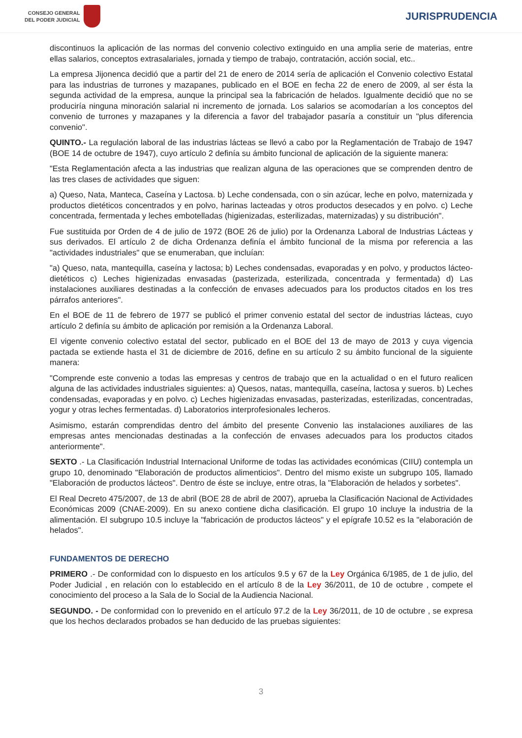CONSEJO GENERAL
DEL PODER JUDICIAL
JURISPRUDENCIA
discontinuos la aplicación de las normas del convenio colectivo extinguido en una amplia serie de materias, entre ellas salarios, conceptos extrasalariales, jornada y tiempo de trabajo, contratación, acción social, etc..
La empresa Jijonenca decidió que a partir del 21 de enero de 2014 sería de aplicación el Convenio colectivo Estatal para las industrias de turrones y mazapanes, publicado en el BOE en fecha 22 de enero de 2009, al ser ésta la segunda actividad de la empresa, aunque la principal sea la fabricación de helados. Igualmente decidió que no se produciría ninguna minoración salarial ni incremento de jornada. Los salarios se acomodarían a los conceptos del convenio de turrones y mazapanes y la diferencia a favor del trabajador pasaría a constituir un "plus diferencia convenio".
QUINTO.- La regulación laboral de las industrias lácteas se llevó a cabo por la Reglamentación de Trabajo de 1947 (BOE 14 de octubre de 1947), cuyo artículo 2 definía su ámbito funcional de aplicación de la siguiente manera:
"Esta Reglamentación afecta a las industrias que realizan alguna de las operaciones que se comprenden dentro de las tres clases de actividades que siguen:
a) Queso, Nata, Manteca, Caseína y Lactosa. b) Leche condensada, con o sin azúcar, leche en polvo, maternizada y productos dietéticos concentrados y en polvo, harinas lacteadas y otros productos desecados y en polvo. c) Leche concentrada, fermentada y leches embotelladas (higienizadas, esterilizadas, maternizadas) y su distribución".
Fue sustituida por Orden de 4 de julio de 1972 (BOE 26 de julio) por la Ordenanza Laboral de Industrias Lácteas y sus derivados. El artículo 2 de dicha Ordenanza definía el ámbito funcional de la misma por referencia a las "actividades industriales" que se enumeraban, que incluían:
"a) Queso, nata, mantequilla, caseína y lactosa; b) Leches condensadas, evaporadas y en polvo, y productos lácteo-dietéticos c) Leches higienizadas envasadas (pasterizada, esterilizada, concentrada y fermentada) d) Las instalaciones auxiliares destinadas a la confección de envases adecuados para los productos citados en los tres párrafos anteriores".
En el BOE de 11 de febrero de 1977 se publicó el primer convenio estatal del sector de industrias lácteas, cuyo artículo 2 definía su ámbito de aplicación por remisión a la Ordenanza Laboral.
El vigente convenio colectivo estatal del sector, publicado en el BOE del 13 de mayo de 2013 y cuya vigencia pactada se extiende hasta el 31 de diciembre de 2016, define en su artículo 2 su ámbito funcional de la siguiente manera:
"Comprende este convenio a todas las empresas y centros de trabajo que en la actualidad o en el futuro realicen alguna de las actividades industriales siguientes: a) Quesos, natas, mantequilla, caseína, lactosa y sueros. b) Leches condensadas, evaporadas y en polvo. c) Leches higienizadas envasadas, pasterizadas, esterilizadas, concentradas, yogur y otras leches fermentadas. d) Laboratorios interprofesionales lecheros.
Asimismo, estarán comprendidas dentro del ámbito del presente Convenio las instalaciones auxiliares de las empresas antes mencionadas destinadas a la confección de envases adecuados para los productos citados anteriormente".
SEXTO .- La Clasificación Industrial Internacional Uniforme de todas las actividades económicas (CIIU) contempla un grupo 10, denominado "Elaboración de productos alimenticios". Dentro del mismo existe un subgrupo 105, llamado "Elaboración de productos lácteos". Dentro de éste se incluye, entre otras, la "Elaboración de helados y sorbetes".
El Real Decreto 475/2007, de 13 de abril (BOE 28 de abril de 2007), aprueba la Clasificación Nacional de Actividades Económicas 2009 (CNAE-2009). En su anexo contiene dicha clasificación. El grupo 10 incluye la industria de la alimentación. El subgrupo 10.5 incluye la "fabricación de productos lácteos" y el epígrafe 10.52 es la "elaboración de helados".
FUNDAMENTOS DE DERECHO
PRIMERO .- De conformidad con lo dispuesto en los artículos 9.5 y 67 de la Ley Orgánica 6/1985, de 1 de julio, del Poder Judicial , en relación con lo establecido en el artículo 8 de la Ley 36/2011, de 10 de octubre , compete el conocimiento del proceso a la Sala de lo Social de la Audiencia Nacional.
SEGUNDO. - De conformidad con lo prevenido en el artículo 97.2 de la Ley 36/2011, de 10 de octubre , se expresa que los hechos declarados probados se han deducido de las pruebas siguientes:
3